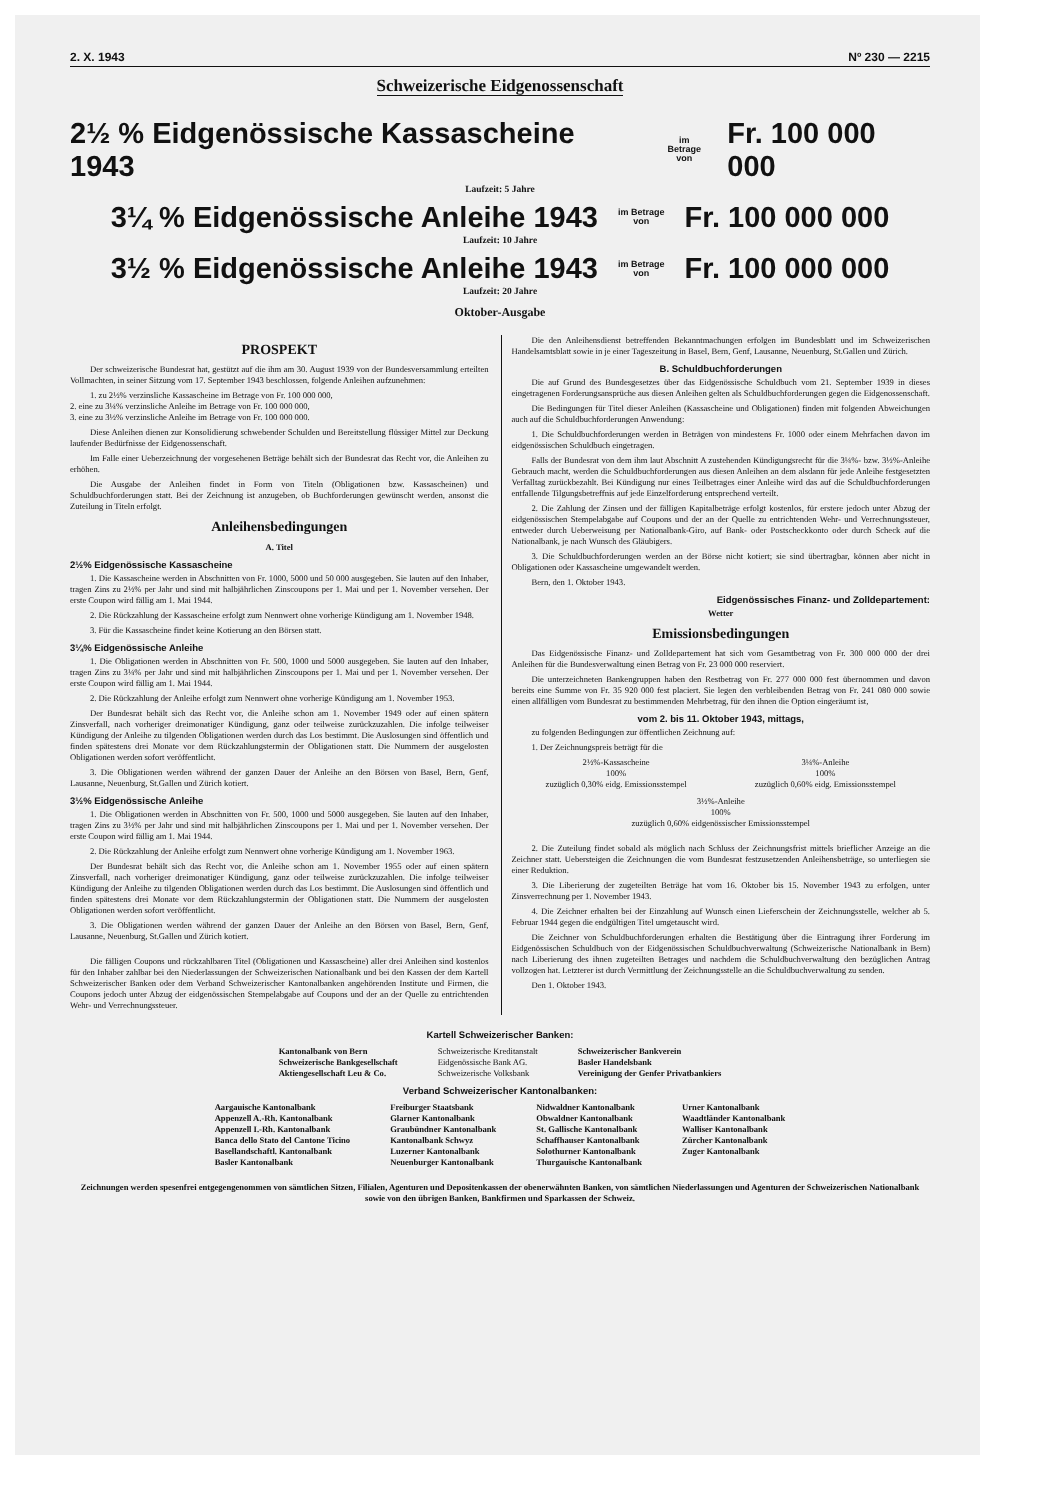2. X. 1943 Nº 230 — 2215
Schweizerische Eidgenossenschaft
2½ % Eidgenössische Kassascheine 1943 im Betrage
von Fr. 100 000 000
Laufzeit: 5 Jahre
3¼ % Eidgenössische Anleihe 1943 im Betrage
von Fr. 100 000 000
Laufzeit: 10 Jahre
3½ % Eidgenössische Anleihe 1943 im Betrage
von Fr. 100 000 000
Laufzeit: 20 Jahre
Oktober-Ausgabe
PROSPEKT
Der schweizerische Bundesrat hat, gestützt auf die ihm am 30. August 1939 von der Bundesversammlung erteilten Vollmachten, in seiner Sitzung vom 17. September 1943 beschlossen, folgende Anleihen aufzunehmen:
1. zu 2½% verzinsliche Kassascheine im Betrage von Fr. 100 000 000,
2. eine zu 3¼% verzinsliche Anleihe im Betrage von Fr. 100 000 000,
3. eine zu 3½% verzinsliche Anleihe im Betrage von Fr. 100 000 000.
Diese Anleihen dienen zur Konsolidierung schwebender Schulden und Bereitstellung flüssiger Mittel zur Deckung laufender Bedürfnisse der Eidgenossenschaft.
Im Falle einer Ueberzeichnung der vorgesehenen Beträge behält sich der Bundesrat das Recht vor, die Anleihen zu erhöhen.
Die Ausgabe der Anleihen findet in Form von Titeln (Obligationen bzw. Kassascheinen) und Schuldbuchforderungen statt. Bei der Zeichnung ist anzugeben, ob Buchforderungen gewünscht werden, ansonst die Zuteilung in Titeln erfolgt.
Anleihensbedingungen
A. Titel
2½% Eidgenössische Kassascheine
1. Die Kassascheine werden in Abschnitten von Fr. 1000, 5000 und 50 000 ausgegeben. Sie lauten auf den Inhaber, tragen Zins zu 2½% per Jahr und sind mit halbjährlichen Zinscoupons per 1. Mai und per 1. November versehen. Der erste Coupon wird fällig am 1. Mai 1944.
2. Die Rückzahlung der Kassascheine erfolgt zum Nennwert ohne vorherige Kündigung am 1. November 1948.
3. Für die Kassascheine findet keine Kotierung an den Börsen statt.
3¼% Eidgenössische Anleihe
1. Die Obligationen werden in Abschnitten von Fr. 500, 1000 und 5000 ausgegeben. Sie lauten auf den Inhaber, tragen Zins zu 3¼% per Jahr und sind mit halbjährlichen Zinscoupons per 1. Mai und per 1. November versehen. Der erste Coupon wird fällig am 1. Mai 1944.
2. Die Rückzahlung der Anleihe erfolgt zum Nennwert ohne vorherige Kündigung am 1. November 1953.
Der Bundesrat behält sich das Recht vor, die Anleihe schon am 1. November 1949 oder auf einen spätern Zinsverfall, nach vorheriger dreimonatiger Kündigung, ganz oder teilweise zurückzuzahlen. Die infolge teilweiser Kündigung der Anleihe zu tilgenden Obligationen werden durch das Los bestimmt. Die Auslosungen sind öffentlich und finden spätestens drei Monate vor dem Rückzahlungstermin der Obligationen statt. Die Nummern der ausgelosten Obligationen werden sofort veröffentlicht.
3. Die Obligationen werden während der ganzen Dauer der Anleihe an den Börsen von Basel, Bern, Genf, Lausanne, Neuenburg, St.Gallen und Zürich kotiert.
3½% Eidgenössische Anleihe
1. Die Obligationen werden in Abschnitten von Fr. 500, 1000 und 5000 ausgegeben. Sie lauten auf den Inhaber, tragen Zins zu 3½% per Jahr und sind mit halbjährlichen Zinscoupons per 1. Mai und per 1. November versehen. Der erste Coupon wird fällig am 1. Mai 1944.
2. Die Rückzahlung der Anleihe erfolgt zum Nennwert ohne vorherige Kündigung am 1. November 1963.
Der Bundesrat behält sich das Recht vor, die Anleihe schon am 1. November 1955 oder auf einen spätern Zinsverfall, nach vorheriger dreimonatiger Kündigung, ganz oder teilweise zurückzuzahlen. Die infolge teilweiser Kündigung der Anleihe zu tilgenden Obligationen werden durch das Los bestimmt. Die Auslosungen sind öffentlich und finden spätestens drei Monate vor dem Rückzahlungstermin der Obligationen statt. Die Nummern der ausgelosten Obligationen werden sofort veröffentlicht.
3. Die Obligationen werden während der ganzen Dauer der Anleihe an den Börsen von Basel, Bern, Genf, Lausanne, Neuenburg, St.Gallen und Zürich kotiert.
Die fälligen Coupons und rückzahlbaren Titel (Obligationen und Kassascheine) aller drei Anleihen sind kostenlos für den Inhaber zahlbar bei den Niederlassungen der Schweizerischen Nationalbank und bei den Kassen der dem Kartell Schweizerischer Banken oder dem Verband Schweizerischer Kantonalbanken angehörenden Institute und Firmen, die Coupons jedoch unter Abzug der eidgenössischen Stempelabgabe auf Coupons und der an der Quelle zu entrichtenden Wehr- und Verrechnungssteuer.
Die den Anleihensdienst betreffenden Bekanntmachungen erfolgen im Bundesblatt und im Schweizerischen Handelsamtsblatt sowie in je einer Tageszeitung in Basel, Bern, Genf, Lausanne, Neuenburg, St.Gallen und Zürich.
B. Schuldbuchforderungen
Die auf Grund des Bundesgesetzes über das Eidgenössische Schuldbuch vom 21. September 1939 in dieses eingetragenen Forderungsansprüche aus diesen Anleihen gelten als Schuldbuchforderungen gegen die Eidgenossenschaft.
Die Bedingungen für Titel dieser Anleihen (Kassascheine und Obligationen) finden mit folgenden Abweichungen auch auf die Schuldbuchforderungen Anwendung:
1. Die Schuldbuchforderungen werden in Beträgen von mindestens Fr. 1000 oder einem Mehrfachen davon im eidgenössischen Schuldbuch eingetragen.
Falls der Bundesrat von dem ihm laut Abschnitt A zustehenden Kündigungsrecht für die 3¼%- bzw. 3½%-Anleihe Gebrauch macht, werden die Schuldbuchforderungen aus diesen Anleihen an dem alsdann für jede Anleihe festgesetzten Verfalltag zurückbezahlt. Bei Kündigung nur eines Teilbetrages einer Anleihe wird das auf die Schuldbuchforderungen entfallende Tilgungsbetreffnis auf jede Einzelforderung entsprechend verteilt.
2. Die Zahlung der Zinsen und der fälligen Kapitalbeträge erfolgt kostenlos, für erstere jedoch unter Abzug der eidgenössischen Stempelabgabe auf Coupons und der an der Quelle zu entrichtenden Wehr- und Verrechnungssteuer, entweder durch Ueberweisung per Nationalbank-Giro, auf Bank- oder Postscheckkonto oder durch Scheck auf die Nationalbank, je nach Wunsch des Gläubigers.
3. Die Schuldbuchforderungen werden an der Börse nicht kotiert; sie sind übertragbar, können aber nicht in Obligationen oder Kassascheine umgewandelt werden.
Bern, den 1. Oktober 1943.
Eidgenössisches Finanz- und Zolldepartement:
Wetter
Emissionsbedingungen
Das Eidgenössische Finanz- und Zolldepartement hat sich vom Gesamtbetrag von Fr. 300 000 000 der drei Anleihen für die Bundesverwaltung einen Betrag von Fr. 23 000 000 reserviert.
Die unterzeichneten Bankengruppen haben den Restbetrag von Fr. 277 000 000 fest übernommen und davon bereits eine Summe von Fr. 35 920 000 fest placiert. Sie legen den verbleibenden Betrag von Fr. 241 080 000 sowie einen allfälligen vom Bundesrat zu bestimmenden Mehrbetrag, für den ihnen die Option eingeräumt ist,
vom 2. bis 11. Oktober 1943, mittags,
zu folgenden Bedingungen zur öffentlichen Zeichnung auf:
1. Der Zeichnungspreis beträgt für die
2½%-Kassascheine
100%
zuzüglich 0,30% eidg. Emissionsstempel
3¼%-Anleihe
100%
zuzüglich 0,60% eidg. Emissionsstempel
3½%-Anleihe
100%
zuzüglich 0,60% eidgenössischer Emissionsstempel
2. Die Zuteilung findet sobald als möglich nach Schluss der Zeichnungsfrist mittels brieflicher Anzeige an die Zeichner statt. Uebersteigen die Zeichnungen die vom Bundesrat festzusetzenden Anleihensbeträge, so unterliegen sie einer Reduktion.
3. Die Liberierung der zugeteilten Beträge hat vom 16. Oktober bis 15. November 1943 zu erfolgen, unter Zinsverrechnung per 1. November 1943.
4. Die Zeichner erhalten bei der Einzahlung auf Wunsch einen Lieferschein der Zeichnungsstelle, welcher ab 5. Februar 1944 gegen die endgültigen Titel umgetauscht wird.
Die Zeichner von Schuldbuchforderungen erhalten die Bestätigung über die Eintragung ihrer Forderung im Eidgenössischen Schuldbuch von der Eidgenössischen Schuldbuchverwaltung (Schweizerische Nationalbank in Bern) nach Liberierung des ihnen zugeteilten Betrages und nachdem die Schuldbuchverwaltung den bezüglichen Antrag vollzogen hat. Letzterer ist durch Vermittlung der Zeichnungsstelle an die Schuldbuchverwaltung zu senden.
Den 1. Oktober 1943.
Kartell Schweizerischer Banken:
Kantonalbank von Bern
Schweizerische Bankgesellschaft
Aktiengesellschaft Leu & Co.
Schweizerische Kreditanstalt
Eidgenössische Bank AG.
Schweizerische Volksbank
Schweizerischer Bankverein
Basler Handelsbank
Vereinigung der Genfer Privatbankiers
Verband Schweizerischer Kantonalbanken:
Aargauische Kantonalbank
Appenzell A.-Rh. Kantonalbank
Appenzell I.-Rh. Kantonalbank
Banca dello Stato del Cantone Ticino
Basellandschaftl. Kantonalbank
Basler Kantonalbank
Freiburger Staatsbank
Glarner Kantonalbank
Graubündner Kantonalbank
Kantonalbank Schwyz
Luzerner Kantonalbank
Neuenburger Kantonalbank
Nidwaldner Kantonalbank
Obwaldner Kantonalbank
St. Gallische Kantonalbank
Schaffhauser Kantonalbank
Solothurner Kantonalbank
Thurgauische Kantonalbank
Urner Kantonalbank
Waadtländer Kantonalbank
Walliser Kantonalbank
Zürcher Kantonalbank
Zuger Kantonalbank
Zeichnungen werden spesenfrei entgegengenommen von sämtlichen Sitzen, Filialen, Agenturen und Depositenkassen der obenerwähnten Banken, von sämtlichen Niederlassungen und Agenturen der Schweizerischen Nationalbank sowie von den übrigen Banken, Bankfirmen und Sparkassen der Schweiz.